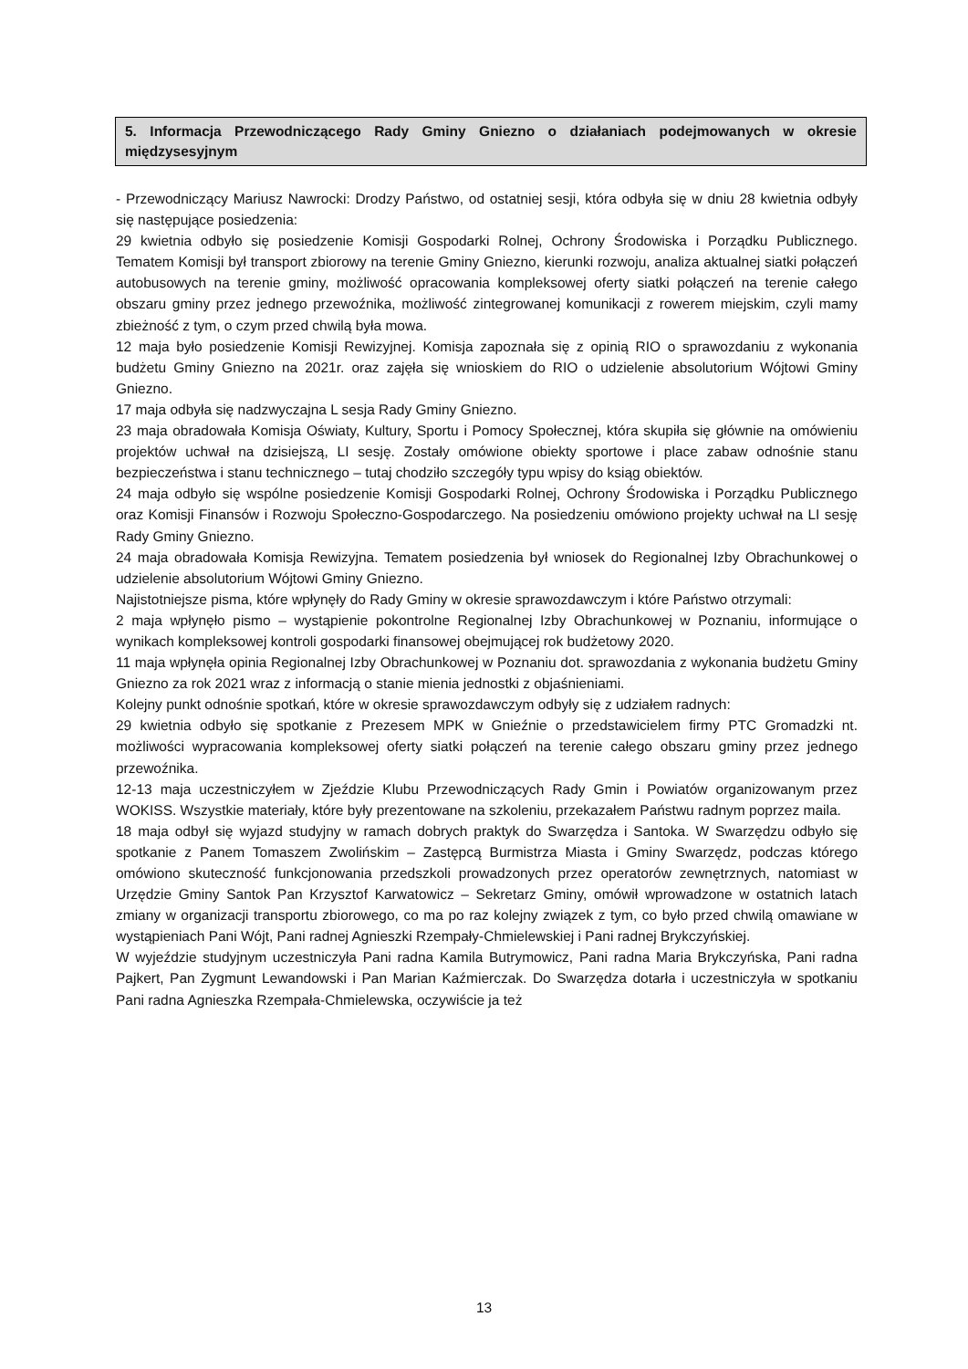5. Informacja Przewodniczącego Rady Gminy Gniezno o działaniach podejmowanych w okresie międzysesyjnym
- Przewodniczący Mariusz Nawrocki: Drodzy Państwo, od ostatniej sesji, która odbyła się w dniu 28 kwietnia odbyły się następujące posiedzenia:
29 kwietnia odbyło się posiedzenie Komisji Gospodarki Rolnej, Ochrony Środowiska i Porządku Publicznego. Tematem Komisji był transport zbiorowy na terenie Gminy Gniezno, kierunki rozwoju, analiza aktualnej siatki połączeń autobusowych na terenie gminy, możliwość opracowania kompleksowej oferty siatki połączeń na terenie całego obszaru gminy przez jednego przewoźnika, możliwość zintegrowanej komunikacji z rowerem miejskim, czyli mamy zbieżność z tym, o czym przed chwilą była mowa.
12 maja było posiedzenie Komisji Rewizyjnej. Komisja zapoznała się z opinią RIO o sprawozdaniu z wykonania budżetu Gminy Gniezno na 2021r. oraz zajęła się wnioskiem do RIO o udzielenie absolutorium Wójtowi Gminy Gniezno.
17 maja odbyła się nadzwyczajna L sesja Rady Gminy Gniezno.
23 maja obradowała Komisja Oświaty, Kultury, Sportu i Pomocy Społecznej, która skupiła się głównie na omówieniu projektów uchwał na dzisiejszą, LI sesję. Zostały omówione obiekty sportowe i place zabaw odnośnie stanu bezpieczeństwa i stanu technicznego – tutaj chodziło szczegóły typu wpisy do ksiąg obiektów.
24 maja odbyło się wspólne posiedzenie Komisji Gospodarki Rolnej, Ochrony Środowiska i Porządku Publicznego oraz Komisji Finansów i Rozwoju Społeczno-Gospodarczego. Na posiedzeniu omówiono projekty uchwał na LI sesję Rady Gminy Gniezno.
24 maja obradowała Komisja Rewizyjna. Tematem posiedzenia był wniosek do Regionalnej Izby Obrachunkowej o udzielenie absolutorium Wójtowi Gminy Gniezno.
Najistotniejsze pisma, które wpłynęły do Rady Gminy w okresie sprawozdawczym i które Państwo otrzymali:
2 maja wpłynęło pismo – wystąpienie pokontrolne Regionalnej Izby Obrachunkowej w Poznaniu, informujące o wynikach kompleksowej kontroli gospodarki finansowej obejmującej rok budżetowy 2020.
11 maja wpłynęła opinia Regionalnej Izby Obrachunkowej w Poznaniu dot. sprawozdania z wykonania budżetu Gminy Gniezno za rok 2021 wraz z informacją o stanie mienia jednostki z objaśnieniami.
Kolejny punkt odnośnie spotkań, które w okresie sprawozdawczym odbyły się z udziałem radnych:
29 kwietnia odbyło się spotkanie z Prezesem MPK w Gnieźnie o przedstawicielem firmy PTC Gromadzki nt. możliwości wypracowania kompleksowej oferty siatki połączeń na terenie całego obszaru gminy przez jednego przewoźnika.
12-13 maja uczestniczyłem w Zjeździe Klubu Przewodniczących Rady Gmin i Powiatów organizowanym przez WOKISS. Wszystkie materiały, które były prezentowane na szkoleniu, przekazałem Państwu radnym poprzez maila.
18 maja odbył się wyjazd studyjny w ramach dobrych praktyk do Swarzędza i Santoka. W Swarzędzu odbyło się spotkanie z Panem Tomaszem Zwolińskim – Zastępcą Burmistrza Miasta i Gminy Swarzędz, podczas którego omówiono skuteczność funkcjonowania przedszkoli prowadzonych przez operatorów zewnętrznych, natomiast w Urzędzie Gminy Santok Pan Krzysztof Karwatowicz – Sekretarz Gminy, omówił wprowadzone w ostatnich latach zmiany w organizacji transportu zbiorowego, co ma po raz kolejny związek z tym, co było przed chwilą omawiane w wystąpieniach Pani Wójt, Pani radnej Agnieszki Rzempały-Chmielewskiej i Pani radnej Brykczyńskiej.
W wyjeździe studyjnym uczestniczyła Pani radna Kamila Butrymowicz, Pani radna Maria Brykczyńska, Pani radna Pajkert, Pan Zygmunt Lewandowski i Pan Marian Kaźmierczak. Do Swarzędza dotarła i uczestniczyła w spotkaniu Pani radna Agnieszka Rzempała-Chmielewska, oczywiście ja też
13